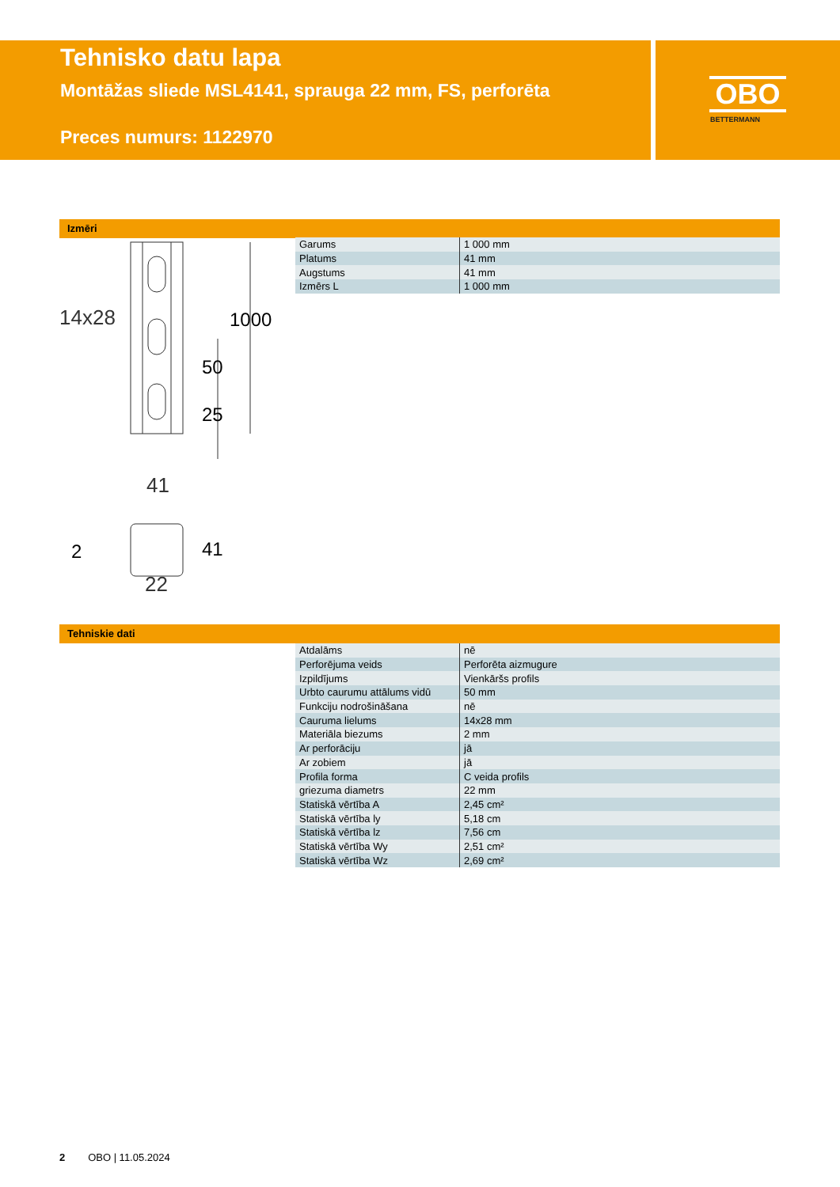Tehnisko datu lapa
Montāžas sliede MSL4141, sprauga 22 mm, FS, perforēta
Preces numurs: 1122970
OBO
BETTERMANN
Izmēri
14x28
41
22
1000
50
25
2 41
| Garums | 1 000 mm |
| Platums | 41 mm |
| Augstums | 41 mm |
| Izmērs L | 1 000 mm |
Tehniskie dati
| Atdalāms | nē |
| Perforējuma veids | Perforēta aizmugure |
| Izpildījums | Vienkāršs profils |
| Urbto caurumu attālums vidū | 50 mm |
| Funkciju nodrošināšana | nē |
| Cauruma lielums | 14x28 mm |
| Materiāla biezums | 2 mm |
| Ar perforāciju | jā |
| Ar zobiem | jā |
| Profila forma | C veida profils |
| griezuma diametrs | 22 mm |
| Statiskā vērtība A | 2,45 cm² |
| Statiskā vērtība ly | 5,18 cm |
| Statiskā vērtība lz | 7,56 cm |
| Statiskā vērtība Wy | 2,51 cm² |
| Statiskā vērtība Wz | 2,69 cm² |
2 OBO | 11.05.2024